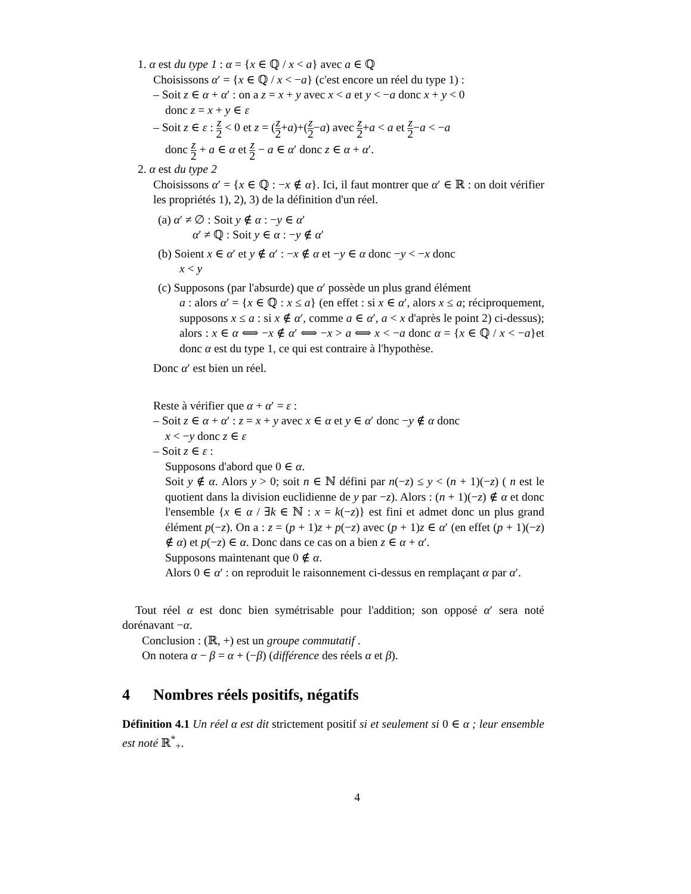1. α est du type 1 : α = {x ∈ ℚ / x < a} avec a ∈ ℚ
Choisissons α′ = {x ∈ ℚ / x < −a} (c'est encore un réel du type 1) :
– Soit z ∈ α + α′ : on a z = x + y avec x < a et y < −a donc x + y < 0
donc z = x + y ∈ ε
– Soit z ∈ ε : z 2 < 0 et z = (z 2+a)+(z 2−a) avec z 2+a < a et z 2−a < −a
donc z 2 + a ∈ α et z 2 − a ∈ α′ donc z ∈ α + α′.
2. α est du type 2
Choisissons α′ = {x ∈ ℚ : −x ∉ α}. Ici, il faut montrer que α′ ∈ ℝ : on doit vérifier les propriétés 1), 2), 3) de la définition d'un réel.
(a) α′ ≠ ∅ : Soit y ∉ α : −y ∈ α′
α′ ≠ ℚ : Soit y ∈ α : −y ∉ α′
(b) Soient x ∈ α′ et y ∉ α′ : −x ∉ α et −y ∈ α donc −y < −x donc
x < y
(c) Supposons (par l'absurde) que α′ possède un plus grand élément
a : alors α′ = {x ∈ ℚ : x ≤ a} (en effet : si x ∈ α′, alors x ≤ a; réciproquement, supposons x ≤ a : si x ∉ α′, comme a ∈ α′, a < x d'après le point 2) ci-dessus); alors : x ∈ α ⟺ −x ∉ α′ ⟺ −x > a ⟺ x < −a donc α = {x ∈ ℚ / x < −a}et donc α est du type 1, ce qui est contraire à l'hypothèse.
Donc α′ est bien un réel.
Reste à vérifier que α + α′ = ε :
– Soit z ∈ α + α′ : z = x + y avec x ∈ α et y ∈ α′ donc −y ∉ α donc
x < −y donc z ∈ ε
– Soit z ∈ ε :
Supposons d'abord que 0 ∈ α.
Soit y ∉ α. Alors y > 0; soit n ∈ ℕ défini par n(−z) ≤ y < (n + 1)(−z) ( n est le quotient dans la division euclidienne de y par −z). Alors : (n + 1)(−z) ∉ α et donc l'ensemble {x ∈ α / ∃k ∈ ℕ : x = k(−z)} est fini et admet donc un plus grand élément p(−z). On a : z = (p + 1)z + p(−z) avec (p + 1)z ∈ α′ (en effet (p + 1)(−z) ∉ α) et p(−z) ∈ α. Donc dans ce cas on a bien z ∈ α + α′.
Supposons maintenant que 0 ∉ α.
Alors 0 ∈ α′ : on reproduit le raisonnement ci-dessus en remplaçant α par α′.
Tout réel α est donc bien symétrisable pour l'addition; son opposé α′ sera noté dorénavant −α.
Conclusion : (ℝ, +) est un groupe commutatif .
On notera α − β = α + (−β) (différence des réels α et β).
4 Nombres réels positifs, négatifs
Définition 4.1 Un réel α est dit strictement positif si et seulement si 0 ∈ α ; leur ensemble est noté ℝ<sup>*</sup><sub>+</sub>.
4